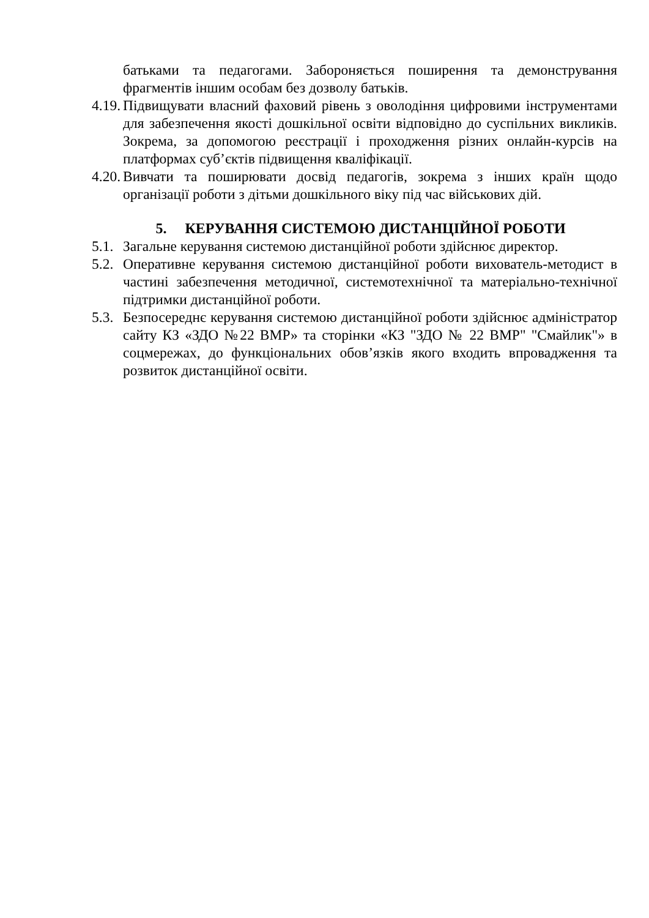батьками та педагогами. Забороняється поширення та демонстрування фрагментів іншим особам без дозволу батьків.
4.19. Підвищувати власний фаховий рівень з оволодіння цифровими інструментами для забезпечення якості дошкільної освіти відповідно до суспільних викликів. Зокрема, за допомогою реєстрації і проходження різних онлайн-курсів на платформах суб’єктів підвищення кваліфікації.
4.20. Вивчати та поширювати досвід педагогів, зокрема з інших країн щодо організації роботи з дітьми дошкільного віку під час військових дій.
5. КЕРУВАННЯ СИСТЕМОЮ ДИСТАНЦІЙНОЇ РОБОТИ
5.1. Загальне керування системою дистанційної роботи здійснює директор.
5.2. Оперативне керування системою дистанційної роботи вихователь-методист в частині забезпечення методичної, системотехнічної та матеріально-технічної підтримки дистанційної роботи.
5.3. Безпосереднє керування системою дистанційної роботи здійснює адміністратор сайту КЗ «ЗДО №22 ВМР» та сторінки «КЗ "ЗДО № 22 ВМР" "Смайлик"» в соцмережах, до функціональних обов’язків якого входить впровадження та розвиток дистанційної освіти.